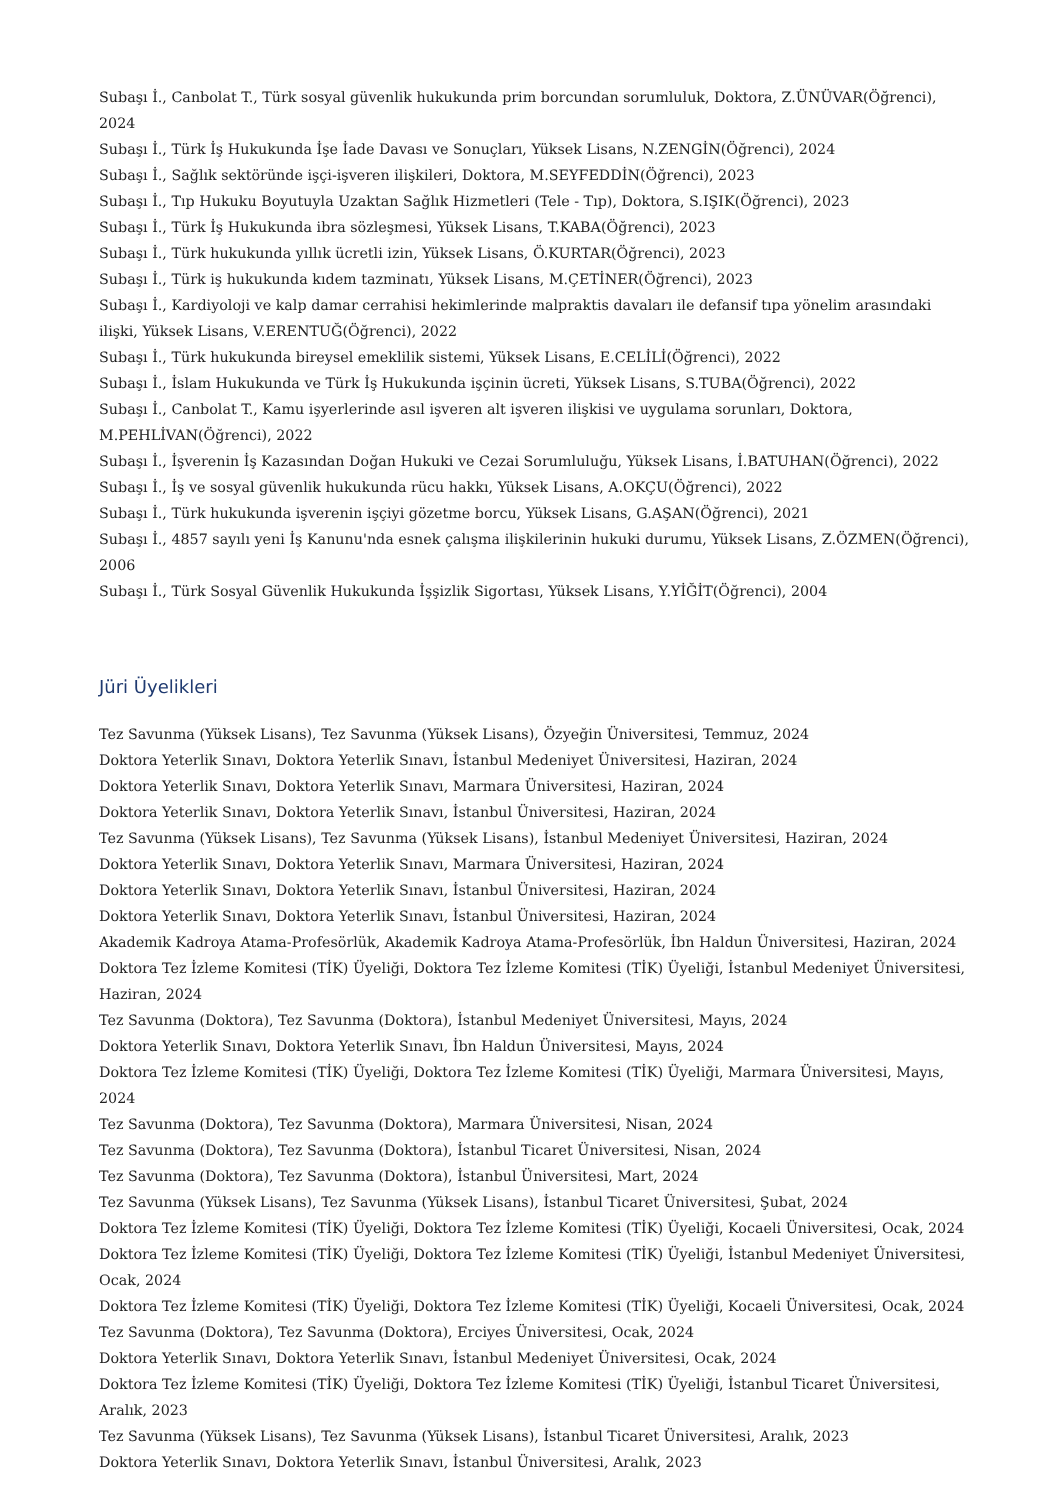Subaşı İ., Canbolat T., Türk sosyal güvenlik hukukunda prim borcundan sorumluluk, Doktora, Z.ÜNÜVAR(Öğrenci), 2024
Subaşı İ., Türk İş Hukukunda İşe İade Davası ve Sonuçları, Yüksek Lisans, N.ZENGİN(Öğrenci), 2024
Subaşı İ., Sağlık sektöründe işçi-işveren ilişkileri, Doktora, M.SEYFEDDİN(Öğrenci), 2023
Subaşı İ., Tıp Hukuku Boyutuyla Uzaktan Sağlık Hizmetleri (Tele - Tıp), Doktora, S.IŞIK(Öğrenci), 2023
Subaşı İ., Türk İş Hukukunda ibra sözleşmesi, Yüksek Lisans, T.KABA(Öğrenci), 2023
Subaşı İ., Türk hukukunda yıllık ücretli izin, Yüksek Lisans, Ö.KURTAR(Öğrenci), 2023
Subaşı İ., Türk iş hukukunda kıdem tazminatı, Yüksek Lisans, M.ÇETİNER(Öğrenci), 2023
Subaşı İ., Kardiyoloji ve kalp damar cerrahisi hekimlerinde malpraktis davaları ile defansif tıpa yönelim arasındaki ilişki, Yüksek Lisans, V.ERENTUĞ(Öğrenci), 2022
Subaşı İ., Türk hukukunda bireysel emeklilik sistemi, Yüksek Lisans, E.CELİLİ(Öğrenci), 2022
Subaşı İ., İslam Hukukunda ve Türk İş Hukukunda işçinin ücreti, Yüksek Lisans, S.TUBA(Öğrenci), 2022
Subaşı İ., Canbolat T., Kamu işyerlerinde asıl işveren alt işveren ilişkisi ve uygulama sorunları, Doktora, M.PEHLİVAN(Öğrenci), 2022
Subaşı İ., İşverenin İş Kazasından Doğan Hukuki ve Cezai Sorumluluğu, Yüksek Lisans, İ.BATUHAN(Öğrenci), 2022
Subaşı İ., İş ve sosyal güvenlik hukukunda rücu hakkı, Yüksek Lisans, A.OKÇU(Öğrenci), 2022
Subaşı İ., Türk hukukunda işverenin işçiyi gözetme borcu, Yüksek Lisans, G.AŞAN(Öğrenci), 2021
Subaşı İ., 4857 sayılı yeni İş Kanunu'nda esnek çalışma ilişkilerinin hukuki durumu, Yüksek Lisans, Z.ÖZMEN(Öğrenci), 2006
Subaşı İ., Türk Sosyal Güvenlik Hukukunda İşşizlik Sigortası, Yüksek Lisans, Y.YİĞİT(Öğrenci), 2004
Jüri Üyelikleri
Tez Savunma (Yüksek Lisans), Tez Savunma (Yüksek Lisans), Özyeğin Üniversitesi, Temmuz, 2024
Doktora Yeterlik Sınavı, Doktora Yeterlik Sınavı, İstanbul Medeniyet Üniversitesi, Haziran, 2024
Doktora Yeterlik Sınavı, Doktora Yeterlik Sınavı, Marmara Üniversitesi, Haziran, 2024
Doktora Yeterlik Sınavı, Doktora Yeterlik Sınavı, İstanbul Üniversitesi, Haziran, 2024
Tez Savunma (Yüksek Lisans), Tez Savunma (Yüksek Lisans), İstanbul Medeniyet Üniversitesi, Haziran, 2024
Doktora Yeterlik Sınavı, Doktora Yeterlik Sınavı, Marmara Üniversitesi, Haziran, 2024
Doktora Yeterlik Sınavı, Doktora Yeterlik Sınavı, İstanbul Üniversitesi, Haziran, 2024
Doktora Yeterlik Sınavı, Doktora Yeterlik Sınavı, İstanbul Üniversitesi, Haziran, 2024
Akademik Kadroya Atama-Profesörlük, Akademik Kadroya Atama-Profesörlük, İbn Haldun Üniversitesi, Haziran, 2024
Doktora Tez İzleme Komitesi (TİK) Üyeliği, Doktora Tez İzleme Komitesi (TİK) Üyeliği, İstanbul Medeniyet Üniversitesi, Haziran, 2024
Tez Savunma (Doktora), Tez Savunma (Doktora), İstanbul Medeniyet Üniversitesi, Mayıs, 2024
Doktora Yeterlik Sınavı, Doktora Yeterlik Sınavı, İbn Haldun Üniversitesi, Mayıs, 2024
Doktora Tez İzleme Komitesi (TİK) Üyeliği, Doktora Tez İzleme Komitesi (TİK) Üyeliği, Marmara Üniversitesi, Mayıs, 2024
Tez Savunma (Doktora), Tez Savunma (Doktora), Marmara Üniversitesi, Nisan, 2024
Tez Savunma (Doktora), Tez Savunma (Doktora), İstanbul Ticaret Üniversitesi, Nisan, 2024
Tez Savunma (Doktora), Tez Savunma (Doktora), İstanbul Üniversitesi, Mart, 2024
Tez Savunma (Yüksek Lisans), Tez Savunma (Yüksek Lisans), İstanbul Ticaret Üniversitesi, Şubat, 2024
Doktora Tez İzleme Komitesi (TİK) Üyeliği, Doktora Tez İzleme Komitesi (TİK) Üyeliği, Kocaeli Üniversitesi, Ocak, 2024
Doktora Tez İzleme Komitesi (TİK) Üyeliği, Doktora Tez İzleme Komitesi (TİK) Üyeliği, İstanbul Medeniyet Üniversitesi, Ocak, 2024
Doktora Tez İzleme Komitesi (TİK) Üyeliği, Doktora Tez İzleme Komitesi (TİK) Üyeliği, Kocaeli Üniversitesi, Ocak, 2024
Tez Savunma (Doktora), Tez Savunma (Doktora), Erciyes Üniversitesi, Ocak, 2024
Doktora Yeterlik Sınavı, Doktora Yeterlik Sınavı, İstanbul Medeniyet Üniversitesi, Ocak, 2024
Doktora Tez İzleme Komitesi (TİK) Üyeliği, Doktora Tez İzleme Komitesi (TİK) Üyeliği, İstanbul Ticaret Üniversitesi, Aralık, 2023
Tez Savunma (Yüksek Lisans), Tez Savunma (Yüksek Lisans), İstanbul Ticaret Üniversitesi, Aralık, 2023
Doktora Yeterlik Sınavı, Doktora Yeterlik Sınavı, İstanbul Üniversitesi, Aralık, 2023